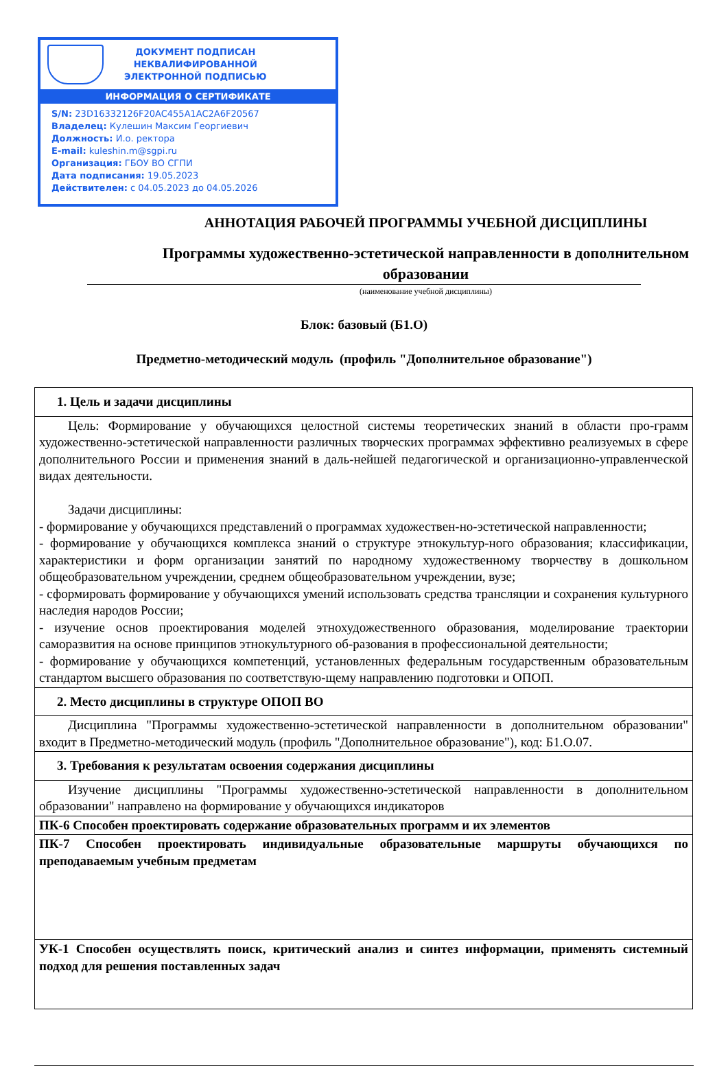ДОКУМЕНТ ПОДПИСАН
НЕКВАЛИФИРОВАННОЙ
ЭЛЕКТРОННОЙ ПОДПИСЬЮ
ИНФОРМАЦИЯ О СЕРТИФИКАТЕ
S/N: 23D16332126F20AC455A1AC2A6F20567
Владелец: Кулешин Максим Георгиевич
Должность: И.о. ректора
E-mail: kuleshin.m@sgpi.ru
Организация: ГБОУ ВО СГПИ
Дата подписания: 19.05.2023
Действителен: с 04.05.2023 до 04.05.2026
АННОТАЦИЯ РАБОЧЕЙ ПРОГРАММЫ УЧЕБНОЙ ДИСЦИПЛИНЫ
Программы художественно-эстетической направленности в дополнительном образовании
(наименование учебной дисциплины)
Блок: базовый (Б1.О)
Предметно-методический модуль (профиль "Дополнительное образование")
| 1. Цель и задачи дисциплины |
| Цель: Формирование у обучающихся целостной системы теоретических знаний в области про-грамм художественно-эстетической направленности различных творческих программах эффективно реализуемых в сфере дополнительного России и применения знаний в даль-нейшей педагогической и организационно-управленческой видах деятельности. Задачи дисциплины: - формирование у обучающихся представлений о программах художествен-но-эстетической направленности; - формирование у обучающихся комплекса знаний о структуре этнокультур-ного образования; классификации, характеристики и форм организации занятий по народному художественному творчеству в дошкольном общеобразовательном учреждении, среднем общеобразовательном учреждении, вузе; - сформировать формирование у обучающихся умений использовать средства трансляции и сохранения культурного наследия народов России; - изучение основ проектирования моделей этнохудожественного образования, моделирование траектории саморазвития на основе принципов этнокультурного об-разования в профессиональной деятельности; - формирование у обучающихся компетенций, установленных федеральным государственным образовательным стандартом высшего образования по соответствую-щему направлению подготовки и ОПОП. |
| 2. Место дисциплины в структуре ОПОП ВО |
| Дисциплина "Программы художественно-эстетической направленности в дополнительном образовании" входит в Предметно-методический модуль (профиль "Дополнительное образование"), код: Б1.О.07. |
| 3. Требования к результатам освоения содержания дисциплины |
| Изучение дисциплины "Программы художественно-эстетической направленности в дополнительном образовании" направлено на формирование у обучающихся индикаторов |
| ПК-6 Способен проектировать содержание образовательных программ и их элементов |
| ПК-7 Способен проектировать индивидуальные образовательные маршруты обучающихся по преподаваемым учебным предметам |
| УК-1 Способен осуществлять поиск, критический анализ и синтез информации, применять системный подход для решения поставленных задач |